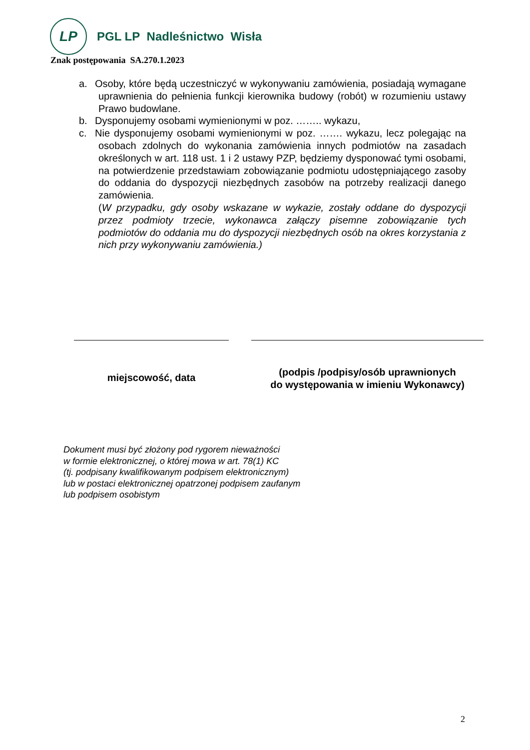LP
PGL LP Nadleśnictwo Wisła
Znak postępowania SA.270.1.2023
a. Osoby, które będą uczestniczyć w wykonywaniu zamówienia, posiadają wymagane uprawnienia do pełnienia funkcji kierownika budowy (robót) w rozumieniu ustawy Prawo budowlane.
b. Dysponujemy osobami wymienionymi w poz. …….. wykazu,
c. Nie dysponujemy osobami wymienionymi w poz. ……. wykazu, lecz polegając na osobach zdolnych do wykonania zamówienia innych podmiotów na zasadach określonych w art. 118 ust. 1 i 2 ustawy PZP, będziemy dysponować tymi osobami, na potwierdzenie przedstawiam zobowiązanie podmiotu udostępniającego zasoby do oddania do dyspozycji niezbędnych zasobów na potrzeby realizacji danego zamówienia.
(W przypadku, gdy osoby wskazane w wykazie, zostały oddane do dyspozycji przez podmioty trzecie, wykonawca załączy pisemne zobowiązanie tych podmiotów do oddania mu do dyspozycji niezbędnych osób na okres korzystania z nich przy wykonywaniu zamówienia.)
miejscowość, data
(podpis /podpisy/osób uprawnionych
do występowania w imieniu Wykonawcy)
Dokument musi być złożony pod rygorem nieważności
w formie elektronicznej, o której mowa w art. 78(1) KC
(tj. podpisany kwalifikowanym podpisem elektronicznym)
lub w postaci elektronicznej opatrzonej podpisem zaufanym
lub podpisem osobistym
2